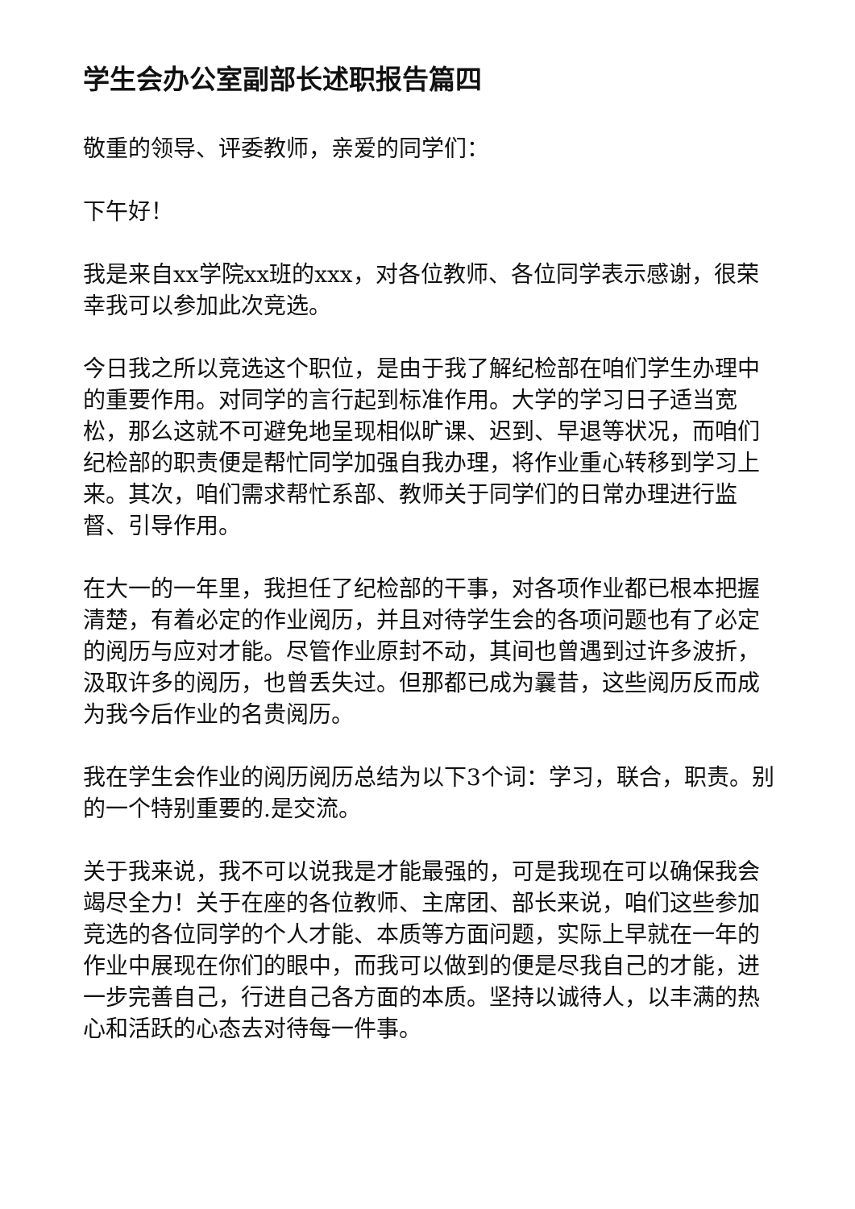学生会办公室副部长述职报告篇四
敬重的领导、评委教师，亲爱的同学们：
下午好！
我是来自xx学院xx班的xxx，对各位教师、各位同学表示感谢，很荣幸我可以参加此次竞选。
今日我之所以竞选这个职位，是由于我了解纪检部在咱们学生办理中的重要作用。对同学的言行起到标准作用。大学的学习日子适当宽松，那么这就不可避免地呈现相似旷课、迟到、早退等状况，而咱们纪检部的职责便是帮忙同学加强自我办理，将作业重心转移到学习上来。其次，咱们需求帮忙系部、教师关于同学们的日常办理进行监督、引导作用。
在大一的一年里，我担任了纪检部的干事，对各项作业都已根本把握清楚，有着必定的作业阅历，并且对待学生会的各项问题也有了必定的阅历与应对才能。尽管作业原封不动，其间也曾遇到过许多波折，汲取许多的阅历，也曾丢失过。但那都已成为曩昔，这些阅历反而成为我今后作业的名贵阅历。
我在学生会作业的阅历阅历总结为以下3个词：学习，联合，职责。别的一个特别重要的.是交流。
关于我来说，我不可以说我是才能最强的，可是我现在可以确保我会竭尽全力！关于在座的各位教师、主席团、部长来说，咱们这些参加竞选的各位同学的个人才能、本质等方面问题，实际上早就在一年的作业中展现在你们的眼中，而我可以做到的便是尽我自己的才能，进一步完善自己，行进自己各方面的本质。坚持以诚待人，以丰满的热心和活跃的心态去对待每一件事。